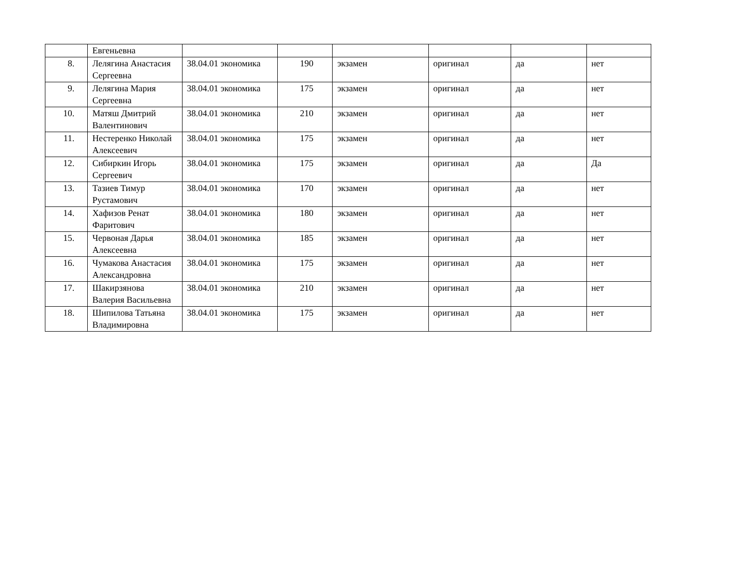| | Евгеньевна | | | | | | |
| 8. | Лелягина Анастасия Сергеевна | 38.04.01 экономика | 190 | экзамен | оригинал | да | нет |
| 9. | Лелягина Мария Сергеевна | 38.04.01 экономика | 175 | экзамен | оригинал | да | нет |
| 10. | Матяш Дмитрий Валентинович | 38.04.01 экономика | 210 | экзамен | оригинал | да | нет |
| 11. | Нестеренко Николай Алексеевич | 38.04.01 экономика | 175 | экзамен | оригинал | да | нет |
| 12. | Сибиркин Игорь Сергеевич | 38.04.01 экономика | 175 | экзамен | оригинал | да | Да |
| 13. | Тазиев Тимур Рустамович | 38.04.01 экономика | 170 | экзамен | оригинал | да | нет |
| 14. | Хафизов Ренат Фаритович | 38.04.01 экономика | 180 | экзамен | оригинал | да | нет |
| 15. | Червоная Дарья Алексеевна | 38.04.01 экономика | 185 | экзамен | оригинал | да | нет |
| 16. | Чумакова Анастасия Александровна | 38.04.01 экономика | 175 | экзамен | оригинал | да | нет |
| 17. | Шакирзянова Валерия Васильевна | 38.04.01 экономика | 210 | экзамен | оригинал | да | нет |
| 18. | Шипилова Татьяна Владимировна | 38.04.01 экономика | 175 | экзамен | оригинал | да | нет |